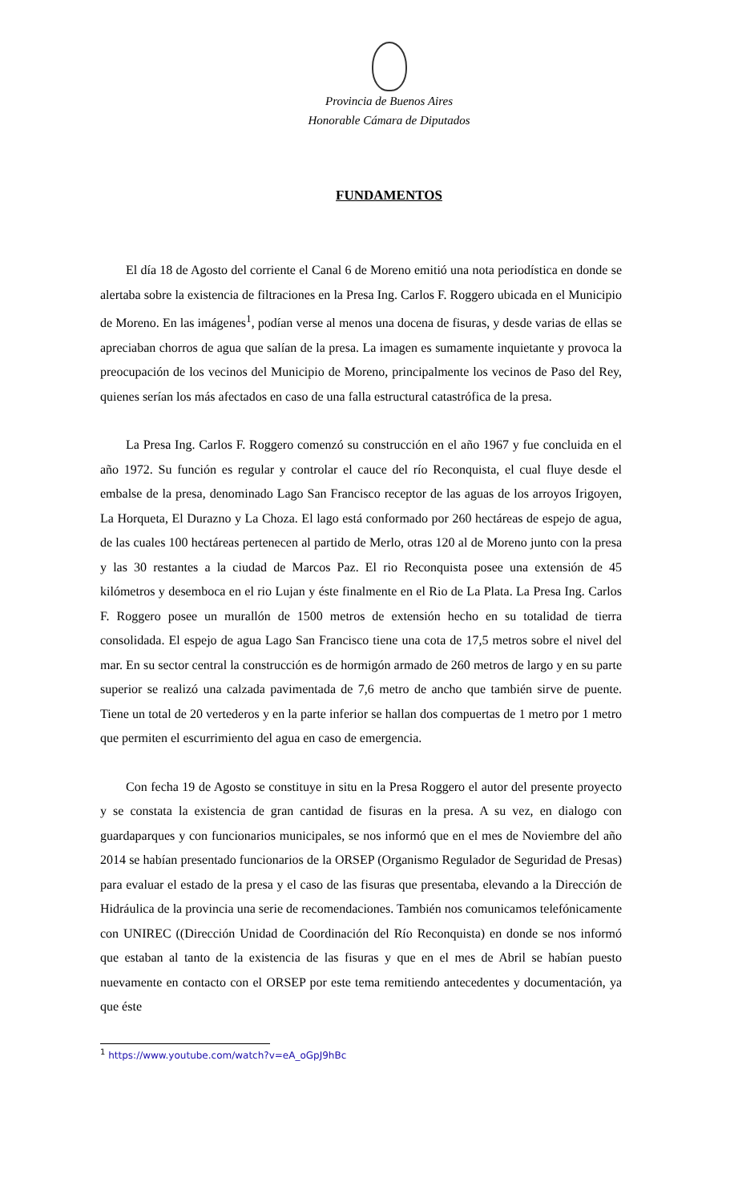Provincia de Buenos Aires
Honorable Cámara de Diputados
FUNDAMENTOS
El día 18 de Agosto del corriente el Canal 6 de Moreno emitió una nota periodística en donde se alertaba sobre la existencia de filtraciones en la Presa Ing. Carlos F. Roggero ubicada en el Municipio de Moreno. En las imágenes<sup>1</sup>, podían verse al menos una docena de fisuras, y desde varias de ellas se apreciaban chorros de agua que salían de la presa. La imagen es sumamente inquietante y provoca la preocupación de los vecinos del Municipio de Moreno, principalmente los vecinos de Paso del Rey, quienes serían los más afectados en caso de una falla estructural catastrófica de la presa.
La Presa Ing. Carlos F. Roggero comenzó su construcción en el año 1967 y fue concluida en el año 1972. Su función es regular y controlar el cauce del río Reconquista, el cual fluye desde el embalse de la presa, denominado Lago San Francisco receptor de las aguas de los arroyos Irigoyen, La Horqueta, El Durazno y La Choza. El lago está conformado por 260 hectáreas de espejo de agua, de las cuales 100 hectáreas pertenecen al partido de Merlo, otras 120 al de Moreno junto con la presa y las 30 restantes a la ciudad de Marcos Paz. El rio Reconquista posee una extensión de 45 kilómetros y desemboca en el rio Lujan y éste finalmente en el Rio de La Plata. La Presa Ing. Carlos F. Roggero posee un murallón de 1500 metros de extensión hecho en su totalidad de tierra consolidada. El espejo de agua Lago San Francisco tiene una cota de 17,5 metros sobre el nivel del mar. En su sector central la construcción es de hormigón armado de 260 metros de largo y en su parte superior se realizó una calzada pavimentada de 7,6 metro de ancho que también sirve de puente. Tiene un total de 20 vertederos y en la parte inferior se hallan dos compuertas de 1 metro por 1 metro que permiten el escurrimiento del agua en caso de emergencia.
Con fecha 19 de Agosto se constituye in situ en la Presa Roggero el autor del presente proyecto y se constata la existencia de gran cantidad de fisuras en la presa. A su vez, en dialogo con guardaparques y con funcionarios municipales, se nos informó que en el mes de Noviembre del año 2014 se habían presentado funcionarios de la ORSEP (Organismo Regulador de Seguridad de Presas) para evaluar el estado de la presa y el caso de las fisuras que presentaba, elevando a la Dirección de Hidráulica de la provincia una serie de recomendaciones. También nos comunicamos telefónicamente con UNIREC ((Dirección Unidad de Coordinación del Río Reconquista) en donde se nos informó que estaban al tanto de la existencia de las fisuras y que en el mes de Abril se habían puesto nuevamente en contacto con el ORSEP por este tema remitiendo antecedentes y documentación, ya que éste
<sup>1</sup> https://www.youtube.com/watch?v=eA_oGpJ9hBc